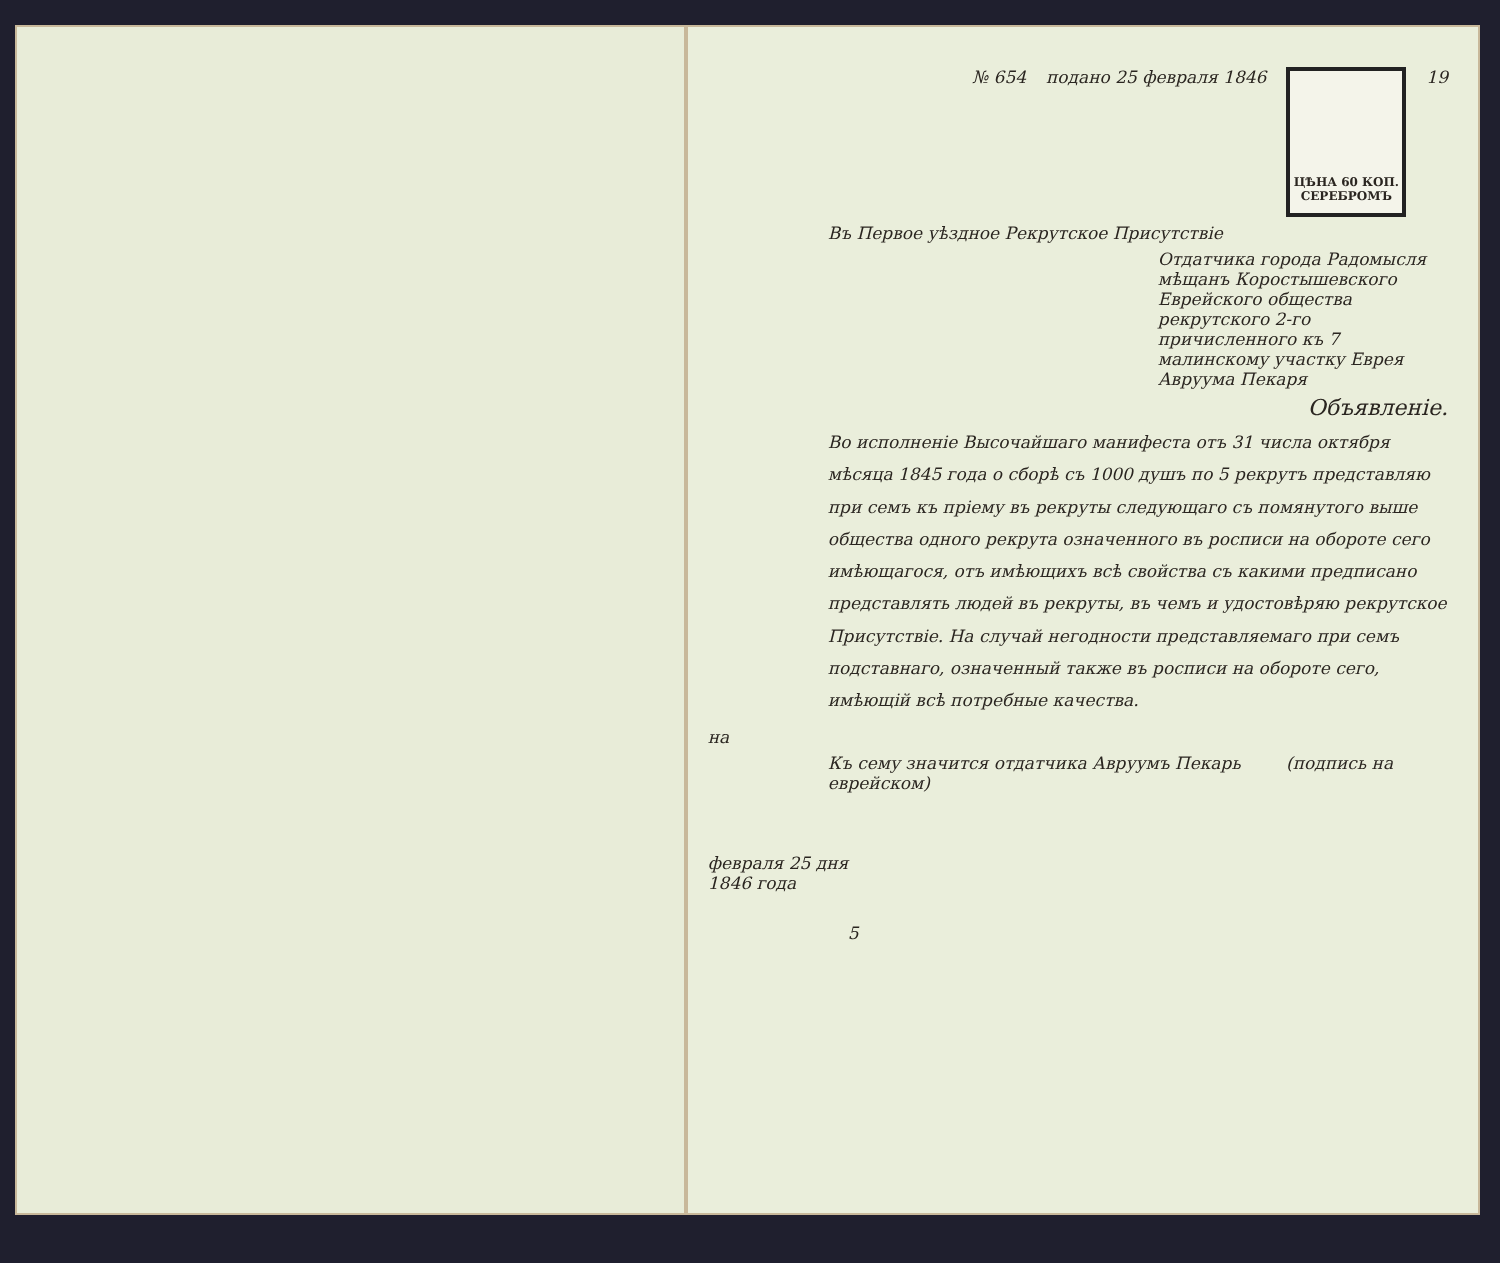№ 654 подано 25 февраля 1846
ЦѢНА 60 КОП.
СЕРЕБРОМЪ
19
Въ Первое уѣздное Рекрутское Присутствіе
Отдатчика города Радомысля мѣщанъ Коростышевского Еврейского общества рекрутского 2-го причисленного къ 7 малинскому участку Еврея Авруума Пекаря
Объявленіе.
Во исполненіе Высочайшаго манифеста отъ 31 числа октября мѣсяца 1845 года о сборѣ съ 1000 душъ по 5 рекрутъ представляю при семъ къ пріему въ рекруты следующаго съ помянутого выше общества одного рекрута означенного въ росписи на обороте сего имѣющагося, отъ имѣющихъ всѣ свойства съ какими предписано представлять людей въ рекруты, въ чемъ и удостовѣряю рекрутское Присутствіе. На случай негодности представляемаго при семъ подставнаго, означенный также въ росписи на обороте сего, имѣющій всѣ потребные качества.
на
Къ сему значится отдатчика Авруумъ Пекарь (подпись на еврейском)
февраля 25 дня
1846 года
5